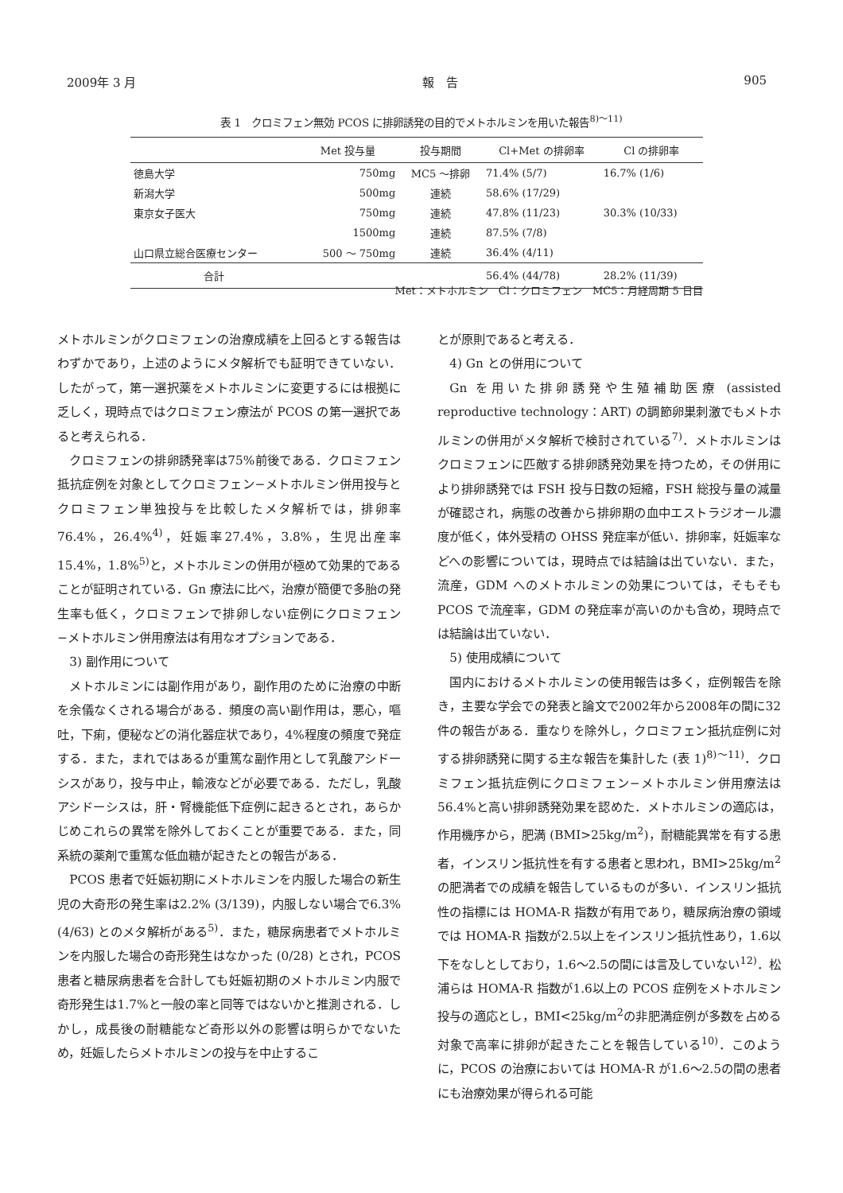2009年 3 月 報　告 905
表 1　クロミフェン無効 PCOS に排卵誘発の目的でメトホルミンを用いた報告<sup>8)～11)</sup>
| | Met 投与量 | 投与期間 | Cl+Met の排卵率 | Cl の排卵率 |
| --- | --- | --- | --- | --- |
| 徳島大学 | 750mg | MC5 ～排卵 | 71.4% (5/7) | 16.7% (1/6) |
| 新潟大学 | 500mg | 連続 | 58.6% (17/29) | |
| 東京女子医大 | 750mg | 連続 | 47.8% (11/23) | 30.3% (10/33) |
| | 1500mg | 連続 | 87.5% (7/8) | |
| 山口県立総合医療センター | 500 ～ 750mg | 連続 | 36.4% (4/11) | |
| 合計 | | | 56.4% (44/78) | 28.2% (11/39) |
Met：メトホルミン　Cl：クロミフェン　MC5：月経周期 5 日目
メトホルミンがクロミフェンの治療成績を上回るとする報告はわずかであり，上述のようにメタ解析でも証明できていない．したがって，第一選択薬をメトホルミンに変更するには根拠に乏しく，現時点ではクロミフェン療法が PCOS の第一選択であると考えられる．
クロミフェンの排卵誘発率は75%前後である．クロミフェン抵抗症例を対象としてクロミフェン−メトホルミン併用投与とクロミフェン単独投与を比較したメタ解析では，排卵率76.4%，26.4%<sup>4)</sup>，妊娠率27.4%，3.8%，生児出産率15.4%，1.8%<sup>5)</sup>と，メトホルミンの併用が極めて効果的であることが証明されている．Gn 療法に比べ，治療が簡便で多胎の発生率も低く，クロミフェンで排卵しない症例にクロミフェン−メトホルミン併用療法は有用なオプションである．
3) 副作用について
メトホルミンには副作用があり，副作用のために治療の中断を余儀なくされる場合がある．頻度の高い副作用は，悪心，嘔吐，下痢，便秘などの消化器症状であり，4%程度の頻度で発症する．また，まれではあるが重篤な副作用として乳酸アシドーシスがあり，投与中止，輸液などが必要である．ただし，乳酸アシドーシスは，肝・腎機能低下症例に起きるとされ，あらかじめこれらの異常を除外しておくことが重要である．また，同系統の薬剤で重篤な低血糖が起きたとの報告がある．
PCOS 患者で妊娠初期にメトホルミンを内服した場合の新生児の大奇形の発生率は2.2% (3/139)，内服しない場合で6.3% (4/63) とのメタ解析がある<sup>5)</sup>．また，糖尿病患者でメトホルミンを内服した場合の奇形発生はなかった (0/28) とされ，PCOS 患者と糖尿病患者を合計しても妊娠初期のメトホルミン内服で奇形発生は1.7%と一般の率と同等ではないかと推測される．しかし，成長後の耐糖能など奇形以外の影響は明らかでないため，妊娠したらメトホルミンの投与を中止するこ
とが原則であると考える．
4) Gn との併用について
Gn を用いた排卵誘発や生殖補助医療 (assisted reproductive technology：ART) の調節卵巣刺激でもメトホルミンの併用がメタ解析で検討されている<sup>7)</sup>．メトホルミンはクロミフェンに匹敵する排卵誘発効果を持つため，その併用により排卵誘発では FSH 投与日数の短縮，FSH 総投与量の減量が確認され，病態の改善から排卵期の血中エストラジオール濃度が低く，体外受精の OHSS 発症率が低い．排卵率，妊娠率などへの影響については，現時点では結論は出ていない．また，流産，GDM へのメトホルミンの効果については，そもそも PCOS で流産率，GDM の発症率が高いのかも含め，現時点では結論は出ていない．
5) 使用成績について
国内におけるメトホルミンの使用報告は多く，症例報告を除き，主要な学会での発表と論文で2002年から2008年の間に32件の報告がある．重なりを除外し，クロミフェン抵抗症例に対する排卵誘発に関する主な報告を集計した (表 1)<sup>8)～11)</sup>．クロミフェン抵抗症例にクロミフェン−メトホルミン併用療法は56.4%と高い排卵誘発効果を認めた．メトホルミンの適応は，作用機序から，肥満 (BMI>25kg/m<sup>2</sup>)，耐糖能異常を有する患者，インスリン抵抗性を有する患者と思われ，BMI>25kg/m<sup>2</sup>の肥満者での成績を報告しているものが多い．インスリン抵抗性の指標には HOMA-R 指数が有用であり，糖尿病治療の領域では HOMA-R 指数が2.5以上をインスリン抵抗性あり，1.6以下をなしとしており，1.6～2.5の間には言及していない<sup>12)</sup>．松浦らは HOMA-R 指数が1.6以上の PCOS 症例をメトホルミン投与の適応とし，BMI<25kg/m<sup>2</sup>の非肥満症例が多数を占める対象で高率に排卵が起きたことを報告している<sup>10)</sup>．このように，PCOS の治療においては HOMA-R が1.6～2.5の間の患者にも治療効果が得られる可能